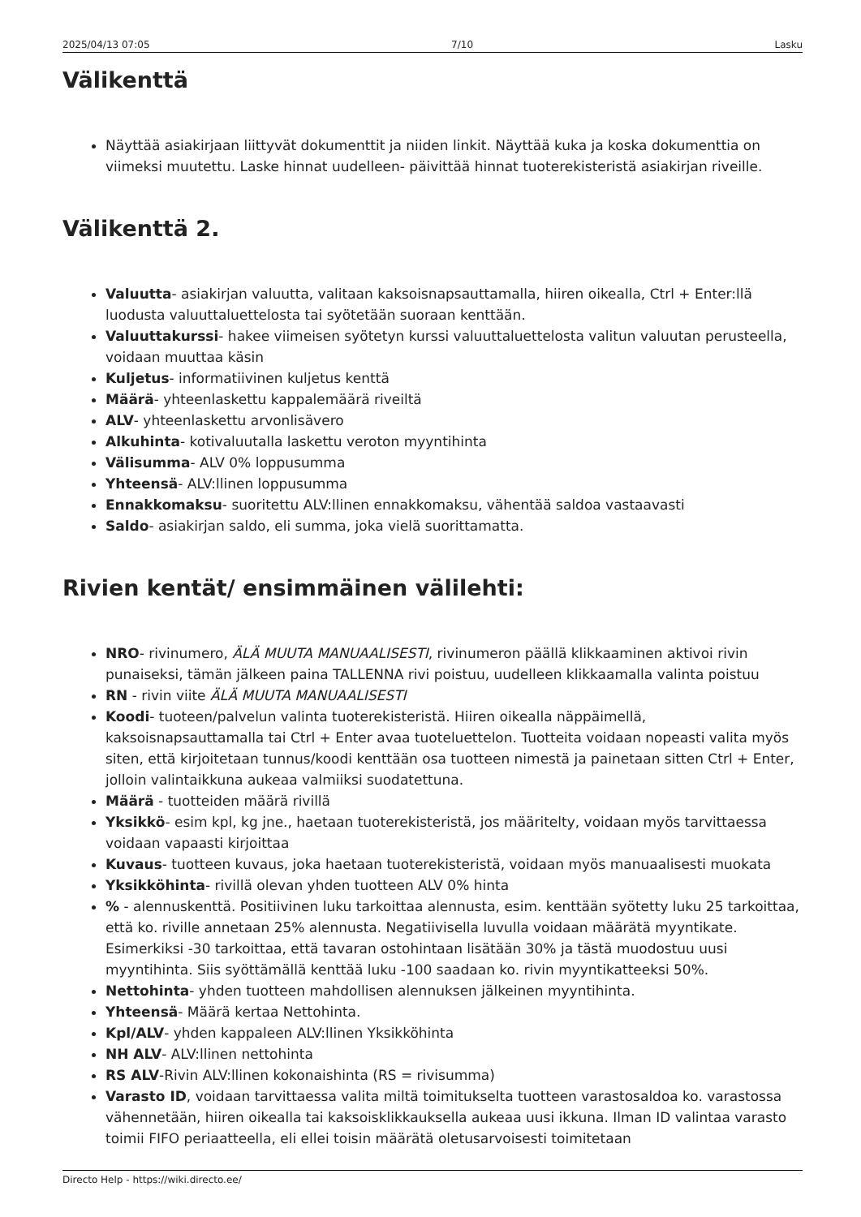2025/04/13 07:05 7/10 Lasku
Välikenttä
Näyttää asiakirjaan liittyvät dokumenttit ja niiden linkit. Näyttää kuka ja koska dokumenttia on viimeksi muutettu. Laske hinnat uudelleen- päivittää hinnat tuoterekisteristä asiakirjan riveille.
Välikenttä 2.
Valuutta- asiakirjan valuutta, valitaan kaksoisnapsauttamalla, hiiren oikealla, Ctrl + Enter:llä luodusta valuuttaluettelosta tai syötetään suoraan kenttään.
Valuuttakurssi- hakee viimeisen syötetyn kurssi valuuttaluettelosta valitun valuutan perusteella, voidaan muuttaa käsin
Kuljetus- informatiivinen kuljetus kenttä
Määrä- yhteenlaskettu kappalemäärä riveiltä
ALV- yhteenlaskettu arvonlisävero
Alkuhinta- kotivaluutalla laskettu veroton myyntihinta
Välisumma- ALV 0% loppusumma
Yhteensä- ALV:llinen loppusumma
Ennakkomaksu- suoritettu ALV:llinen ennakkomaksu, vähentää saldoa vastaavasti
Saldo- asiakirjan saldo, eli summa, joka vielä suorittamatta.
Rivien kentät/ ensimmäinen välilehti:
NRO- rivinumero, ÄLÄ MUUTA MANUAALISESTI, rivinumeron päällä klikkaaminen aktivoi rivin punaiseksi, tämän jälkeen paina TALLENNA rivi poistuu, uudelleen klikkaamalla valinta poistuu
RN - rivin viite ÄLÄ MUUTA MANUAALISESTI
Koodi- tuoteen/palvelun valinta tuoterekisteristä. Hiiren oikealla näppäimellä, kaksoisnapsauttamalla tai Ctrl + Enter avaa tuoteluettelon. Tuotteita voidaan nopeasti valita myös siten, että kirjoitetaan tunnus/koodi kenttään osa tuotteen nimestä ja painetaan sitten Ctrl + Enter, jolloin valintaikkuna aukeaa valmiiksi suodatettuna.
Määrä - tuotteiden määrä rivillä
Yksikkö- esim kpl, kg jne., haetaan tuoterekisteristä, jos määritelty, voidaan myös tarvittaessa voidaan vapaasti kirjoittaa
Kuvaus- tuotteen kuvaus, joka haetaan tuoterekisteristä, voidaan myös manuaalisesti muokata
Yksikköhinta- rivillä olevan yhden tuotteen ALV 0% hinta
% - alennuskenttä. Positiivinen luku tarkoittaa alennusta, esim. kenttään syötetty luku 25 tarkoittaa, että ko. riville annetaan 25% alennusta. Negatiivisella luvulla voidaan määrätä myyntikate. Esimerkiksi -30 tarkoittaa, että tavaran ostohintaan lisätään 30% ja tästä muodostuu uusi myyntihinta. Siis syöttämällä kenttää luku -100 saadaan ko. rivin myyntikatteeksi 50%.
Nettohinta- yhden tuotteen mahdollisen alennuksen jälkeinen myyntihinta.
Yhteensä- Määrä kertaa Nettohinta.
Kpl/ALV- yhden kappaleen ALV:llinen Yksikköhinta
NH ALV- ALV:llinen nettohinta
RS ALV-Rivin ALV:llinen kokonaishinta (RS = rivisumma)
Varasto ID, voidaan tarvittaessa valita miltä toimitukselta tuotteen varastosaldoa ko. varastossa vähennetään, hiiren oikealla tai kaksoisklikkauksella aukeaa uusi ikkuna. Ilman ID valintaa varasto toimii FIFO periaatteella, eli ellei toisin määrätä oletusarvoisesti toimitetaan
Directo Help - https://wiki.directo.ee/